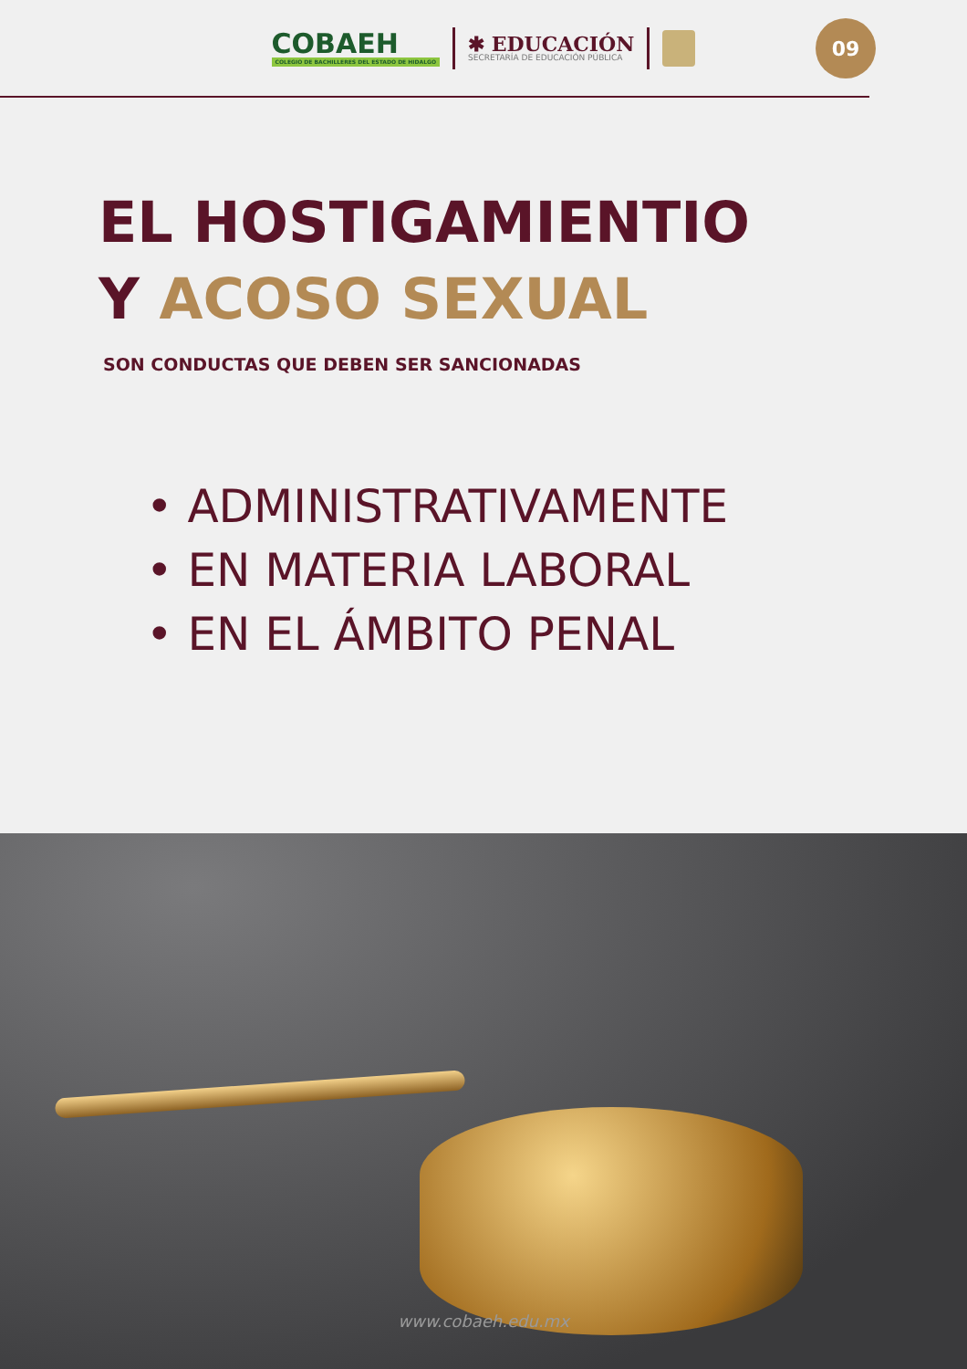COBAEH
COLEGIO DE BACHILLERES DEL ESTADO DE HIDALGO
✱ EDUCACIÓN
SECRETARÍA DE EDUCACIÓN PÚBLICA
09
EL HOSTIGAMIENTIO
Y ACOSO SEXUAL
SON CONDUCTAS QUE DEBEN SER SANCIONADAS
• ADMINISTRATIVAMENTE
• EN MATERIA LABORAL
• EN EL ÁMBITO PENAL
www.cobaeh.edu.mx